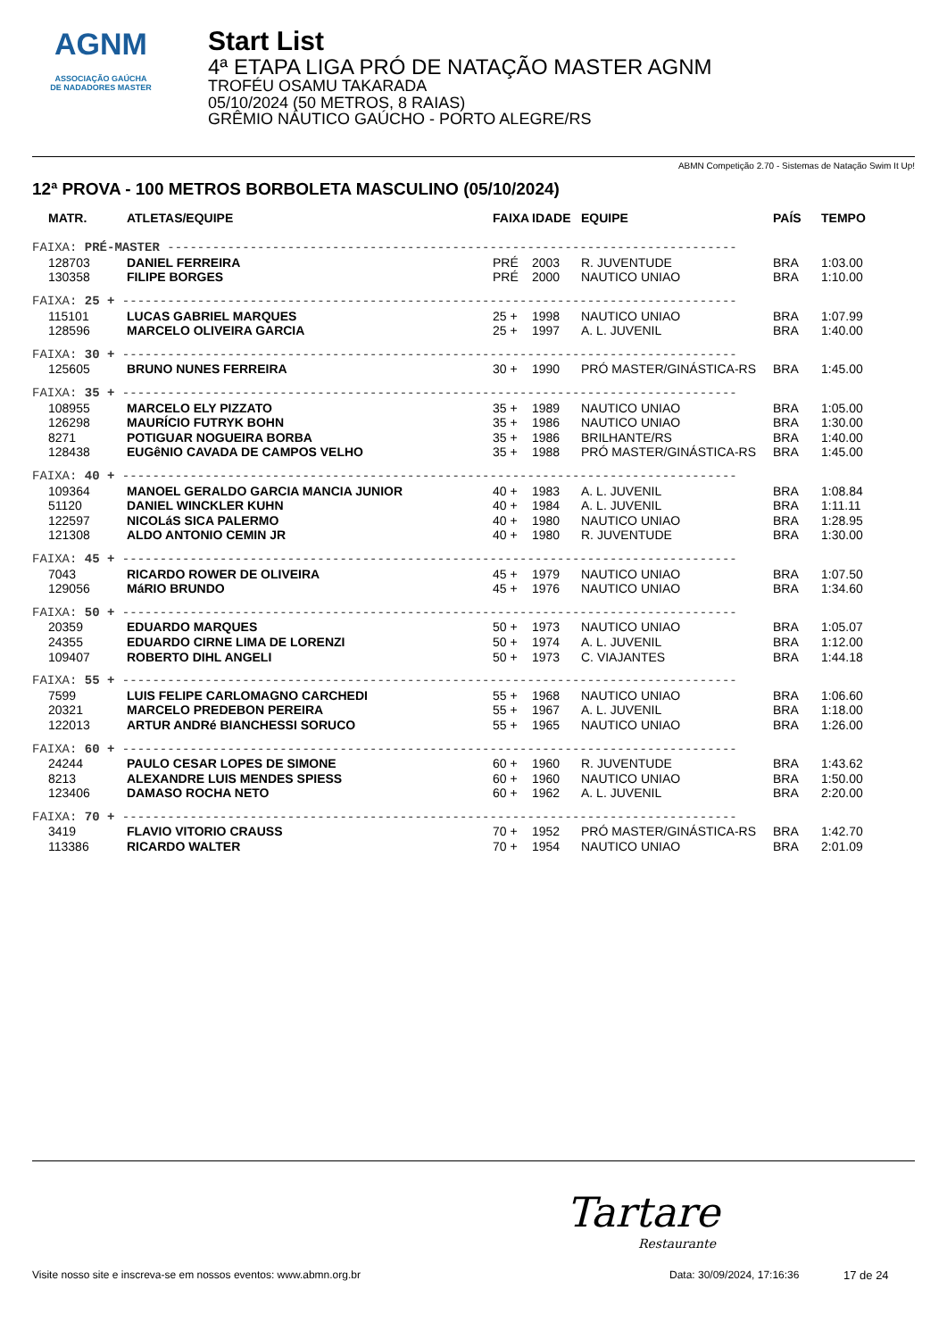AGNM
ASSOCIAÇÃO GAÚCHA
DE NADADORES MASTER
Start List
4ª ETAPA LIGA PRÓ DE NATAÇÃO MASTER AGNM
TROFÉU OSAMU TAKARADA
05/10/2024 (50 METROS, 8 RAIAS)
GRÊMIO NÁUTICO GAÚCHO - PORTO ALEGRE/RS
ABMN Competição 2.70 - Sistemas de Natação Swim It Up!
12ª PROVA - 100 METROS BORBOLETA MASCULINO (05/10/2024)
| MATR. | ATLETAS/EQUIPE | FAIXA | IDADE | EQUIPE | PAÍS | TEMPO |
| --- | --- | --- | --- | --- | --- | --- |
| FAIXA: PRÉ-MASTER ---------------------------------------------------------------------------- | | | | | | |
| 128703 | DANIEL FERREIRA | PRÉ | 2003 | R. JUVENTUDE | BRA | 1:03.00 |
| 130358 | FILIPE BORGES | PRÉ | 2000 | NAUTICO UNIAO | BRA | 1:10.00 |
| FAIXA: 25 + ---------------------------------------------------------------------------------- | | | | | | |
| 115101 | LUCAS GABRIEL MARQUES | 25 + | 1998 | NAUTICO UNIAO | BRA | 1:07.99 |
| 128596 | MARCELO OLIVEIRA GARCIA | 25 + | 1997 | A. L. JUVENIL | BRA | 1:40.00 |
| FAIXA: 30 + ---------------------------------------------------------------------------------- | | | | | | |
| 125605 | BRUNO NUNES FERREIRA | 30 + | 1990 | PRÓ MASTER/GINÁSTICA-RS | BRA | 1:45.00 |
| FAIXA: 35 + ---------------------------------------------------------------------------------- | | | | | | |
| 108955 | MARCELO ELY PIZZATO | 35 + | 1989 | NAUTICO UNIAO | BRA | 1:05.00 |
| 126298 | MAURÍCIO FUTRYK BOHN | 35 + | 1986 | NAUTICO UNIAO | BRA | 1:30.00 |
| 8271 | POTIGUAR NOGUEIRA BORBA | 35 + | 1986 | BRILHANTE/RS | BRA | 1:40.00 |
| 128438 | EUGêNIO CAVADA DE CAMPOS VELHO | 35 + | 1988 | PRÓ MASTER/GINÁSTICA-RS | BRA | 1:45.00 |
| FAIXA: 40 + ---------------------------------------------------------------------------------- | | | | | | |
| 109364 | MANOEL GERALDO GARCIA MANCIA JUNIOR | 40 + | 1983 | A. L. JUVENIL | BRA | 1:08.84 |
| 51120 | DANIEL WINCKLER KUHN | 40 + | 1984 | A. L. JUVENIL | BRA | 1:11.11 |
| 122597 | NICOLáS SICA PALERMO | 40 + | 1980 | NAUTICO UNIAO | BRA | 1:28.95 |
| 121308 | ALDO ANTONIO CEMIN JR | 40 + | 1980 | R. JUVENTUDE | BRA | 1:30.00 |
| FAIXA: 45 + ---------------------------------------------------------------------------------- | | | | | | |
| 7043 | RICARDO ROWER DE OLIVEIRA | 45 + | 1979 | NAUTICO UNIAO | BRA | 1:07.50 |
| 129056 | MáRIO BRUNDO | 45 + | 1976 | NAUTICO UNIAO | BRA | 1:34.60 |
| FAIXA: 50 + ---------------------------------------------------------------------------------- | | | | | | |
| 20359 | EDUARDO MARQUES | 50 + | 1973 | NAUTICO UNIAO | BRA | 1:05.07 |
| 24355 | EDUARDO CIRNE LIMA DE LORENZI | 50 + | 1974 | A. L. JUVENIL | BRA | 1:12.00 |
| 109407 | ROBERTO DIHL ANGELI | 50 + | 1973 | C. VIAJANTES | BRA | 1:44.18 |
| FAIXA: 55 + ---------------------------------------------------------------------------------- | | | | | | |
| 7599 | LUIS FELIPE CARLOMAGNO CARCHEDI | 55 + | 1968 | NAUTICO UNIAO | BRA | 1:06.60 |
| 20321 | MARCELO PREDEBON PEREIRA | 55 + | 1967 | A. L. JUVENIL | BRA | 1:18.00 |
| 122013 | ARTUR ANDRé BIANCHESSI SORUCO | 55 + | 1965 | NAUTICO UNIAO | BRA | 1:26.00 |
| FAIXA: 60 + ---------------------------------------------------------------------------------- | | | | | | |
| 24244 | PAULO CESAR LOPES DE SIMONE | 60 + | 1960 | R. JUVENTUDE | BRA | 1:43.62 |
| 8213 | ALEXANDRE LUIS MENDES SPIESS | 60 + | 1960 | NAUTICO UNIAO | BRA | 1:50.00 |
| 123406 | DAMASO ROCHA NETO | 60 + | 1962 | A. L. JUVENIL | BRA | 2:20.00 |
| FAIXA: 70 + ---------------------------------------------------------------------------------- | | | | | | |
| 3419 | FLAVIO VITORIO CRAUSS | 70 + | 1952 | PRÓ MASTER/GINÁSTICA-RS | BRA | 1:42.70 |
| 113386 | RICARDO WALTER | 70 + | 1954 | NAUTICO UNIAO | BRA | 2:01.09 |
Tartare
Restaurante
Visite nosso site e inscreva-se em nossos eventos: www.abmn.org.br Data: 30/09/2024, 17:16:36 17 de 24